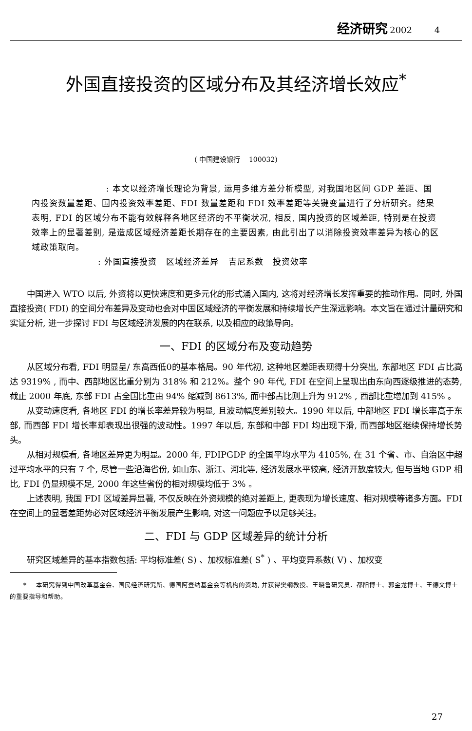经济研究 2002 4
外国直接投资的区域分布及其经济增长效应<sup>*</sup>
( 中国建设银行 100032)
: 本文以经济增长理论为背景, 运用多维方差分析模型, 对我国地区间 GDP 差距、国内投资数量差距、国内投资效率差距、FDI 数量差距和 FDI 效率差距等关键变量进行了分析研究。结果表明, FDI 的区域分布不能有效解释各地区经济的不平衡状况, 相反, 国内投资的区域差距, 特别是在投资效率上的显著差别, 是造成区域经济差距长期存在的主要因素, 由此引出了以消除投资效率差异为核心的区域政策取向。
: 外国直接投资 区域经济差异 吉尼系数 投资效率
中国进入 WTO 以后, 外资将以更快速度和更多元化的形式涌入国内, 这将对经济增长发挥重要的推动作用。同时, 外国直接投资( FDI) 的空间分布差异及变动也会对中国区域经济的平衡发展和持续增长产生深远影响。本文旨在通过计量研究和实证分析, 进一步探讨 FDI 与区域经济发展的内在联系, 以及相应的政策导向。
一、FDI 的区域分布及变动趋势
从区域分布看, FDI 明显呈/ 东高西低0的基本格局。90 年代初, 这种地区差距表现得十分突出, 东部地区 FDI 占比高达 9319% , 而中、西部地区比重分别为 318% 和 212%。整个 90 年代, FDI 在空间上呈现出由东向西逐级推进的态势, 截止 2000 年底, 东部 FDI 占全国比重由 94% 缩减到 8613%, 而中部占比则上升为 912% , 西部比重增加到 415% 。
从变动速度看, 各地区 FDI 的增长率差异较为明显, 且波动幅度差别较大。1990 年以后, 中部地区 FDI 增长率高于东部, 而西部 FDI 增长率却表现出很强的波动性。1997 年以后, 东部和中部 FDI 均出现下滑, 而西部地区继续保持增长势头。
从相对规模看, 各地区差异更为明显。2000 年, FDIPGDP 的全国平均水平为 4105%, 在 31 个省、市、自治区中超过平均水平的只有 7 个, 尽管一些沿海省份, 如山东、浙江、河北等, 经济发展水平较高, 经济开放度较大, 但与当地 GDP 相比, FDI 仍显规模不足, 2000 年这些省份的相对规模均低于 3% 。
上述表明, 我国 FDI 区域差异显著, 不仅反映在外资规模的绝对差距上, 更表现为增长速度、相对规模等诸多方面。FDI 在空间上的显著差距势必对区域经济平衡发展产生影响, 对这一问题应予以足够关注。
二、FDI 与 GDP 区域差异的统计分析
研究区域差异的基本指数包括: 平均标准差( S) 、加权标准差( S<sup>*</sup> ) 、平均变异系数( V) 、加权变
* 本研究得到中国改革基金会、国民经济研究所、德国阿登纳基金会等机构的资助, 并获得樊纲教授、王晓鲁研究员、都阳博士、郭金龙博士、王德文博士的重要指导和帮助。
27